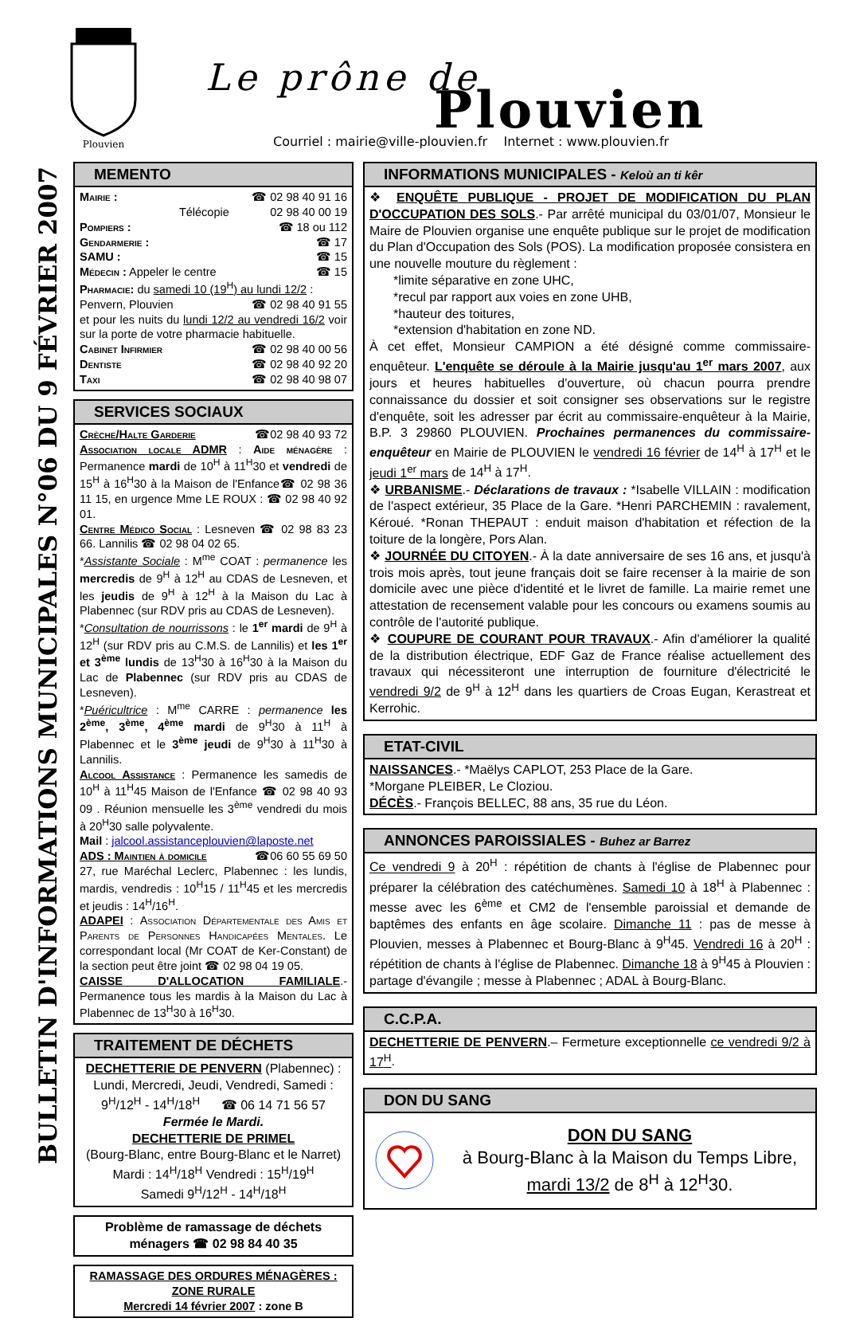Plouvien
Le prône de
Plouvien
Courriel : mairie@ville-plouvien.fr Internet : www.plouvien.fr
BULLETIN D'INFORMATIONS MUNICIPALES N°06 DU 9 FÉVRIER 2007
MEMENTO
Mairie : ☎ 02 98 40 91 16
Télécopie 02 98 40 00 19
Pompiers : ☎ 18 ou 112
Gendarmerie : ☎ 17
SAMU : ☎ 15
Médecin : Appeler le centre ☎ 15
Pharmacie: du samedi 10 (19<sup>H</sup>) au lundi 12/2 :
Penvern, Plouvien ☎ 02 98 40 91 55
et pour les nuits du lundi 12/2 au vendredi 16/2 voir sur la porte de votre pharmacie habituelle.
Cabinet Infirmier ☎ 02 98 40 00 56
Dentiste ☎ 02 98 40 92 20
Taxi ☎ 02 98 40 98 07
SERVICES SOCIAUX
Crèche/Halte Garderie ☎02 98 40 93 72
Association locale ADMR : Aide ménagère : Permanence mardi de 10<sup>H</sup> à 11<sup>H</sup>30 et vendredi de 15<sup>H</sup> à 16<sup>H</sup>30 à la Maison de l'Enfance☎ 02 98 36 11 15, en urgence Mme LE ROUX : ☎ 02 98 40 92 01.
Centre Médico Social : Lesneven ☎ 02 98 83 23 66. Lannilis ☎ 02 98 04 02 65.
*Assistante Sociale : M<sup>me</sup> COAT : permanence les mercredis de 9<sup>H</sup> à 12<sup>H</sup> au CDAS de Lesneven, et les jeudis de 9<sup>H</sup> à 12<sup>H</sup> à la Maison du Lac à Plabennec (sur RDV pris au CDAS de Lesneven).
*Consultation de nourrissons : le 1<sup>er</sup> mardi de 9<sup>H</sup> à 12<sup>H</sup> (sur RDV pris au C.M.S. de Lannilis) et les 1<sup>er</sup> et 3<sup>ème</sup> lundis de 13<sup>H</sup>30 à 16<sup>H</sup>30 à la Maison du Lac de Plabennec (sur RDV pris au CDAS de Lesneven).
*Puéricultrice : M<sup>me</sup> CARRE : permanence les 2<sup>ème</sup>, 3<sup>ème</sup>, 4<sup>ème</sup> mardi de 9<sup>H</sup>30 à 11<sup>H</sup> à Plabennec et le 3<sup>ème</sup> jeudi de 9<sup>H</sup>30 à 11<sup>H</sup>30 à Lannilis.
Alcool Assistance : Permanence les samedis de 10<sup>H</sup> à 11<sup>H</sup>45 Maison de l'Enfance ☎ 02 98 40 93 09 . Réunion mensuelle les 3<sup>ème</sup> vendredi du mois à 20<sup>H</sup>30 salle polyvalente.
Mail : jalcool.assistanceplouvien@laposte.net
ADS : Maintien à domicile ☎06 60 55 69 50
27, rue Maréchal Leclerc, Plabennec : les lundis, mardis, vendredis : 10<sup>H</sup>15 / 11<sup>H</sup>45 et les mercredis et jeudis : 14<sup>H</sup>/16<sup>H</sup>.
ADAPEI : Association Départementale des Amis et Parents de Personnes Handicapées Mentales. Le correspondant local (Mr COAT de Ker-Constant) de la section peut être joint ☎ 02 98 04 19 05.
CAISSE D'ALLOCATION FAMILIALE.- Permanence tous les mardis à la Maison du Lac à Plabennec de 13<sup>H</sup>30 à 16<sup>H</sup>30.
TRAITEMENT DE DÉCHETS
DECHETTERIE DE PENVERN (Plabennec) :
Lundi, Mercredi, Jeudi, Vendredi, Samedi : 9<sup>H</sup>/12<sup>H</sup> - 14<sup>H</sup>/18<sup>H</sup> ☎ 06 14 71 56 57
Fermée le Mardi.
DECHETTERIE DE PRIMEL
(Bourg-Blanc, entre Bourg-Blanc et le Narret)
Mardi : 14<sup>H</sup>/18<sup>H</sup> Vendredi : 15<sup>H</sup>/19<sup>H</sup>
Samedi 9<sup>H</sup>/12<sup>H</sup> - 14<sup>H</sup>/18<sup>H</sup>
Problème de ramassage de déchets ménagers ☎ 02 98 84 40 35
RAMASSAGE DES ORDURES MÉNAGÈRES : ZONE RURALE
Mercredi 14 février 2007 : zone B
INFORMATIONS MUNICIPALES - Keloù an ti kêr
❖ ENQUÊTE PUBLIQUE - PROJET DE MODIFICATION DU PLAN D'OCCUPATION DES SOLS.- Par arrêté municipal du 03/01/07, Monsieur le Maire de Plouvien organise une enquête publique sur le projet de modification du Plan d'Occupation des Sols (POS). La modification proposée consistera en une nouvelle mouture du règlement :
*limite séparative en zone UHC,
*recul par rapport aux voies en zone UHB,
*hauteur des toitures,
*extension d'habitation en zone ND.
À cet effet, Monsieur CAMPION a été désigné comme commissaire-enquêteur. L'enquête se déroule à la Mairie jusqu'au 1<sup>er</sup> mars 2007, aux jours et heures habituelles d'ouverture, où chacun pourra prendre connaissance du dossier et soit consigner ses observations sur le registre d'enquête, soit les adresser par écrit au commissaire-enquêteur à la Mairie, B.P. 3 29860 PLOUVIEN. Prochaines permanences du commissaire-enquêteur en Mairie de PLOUVIEN le vendredi 16 février de 14<sup>H</sup> à 17<sup>H</sup> et le jeudi 1<sup>er</sup> mars de 14<sup>H</sup> à 17<sup>H</sup>.
❖ URBANISME.- Déclarations de travaux : *Isabelle VILLAIN : modification de l'aspect extérieur, 35 Place de la Gare. *Henri PARCHEMIN : ravalement, Kéroué. *Ronan THEPAUT : enduit maison d'habitation et réfection de la toiture de la longère, Pors Alan.
❖ JOURNÉE DU CITOYEN.- À la date anniversaire de ses 16 ans, et jusqu'à trois mois après, tout jeune français doit se faire recenser à la mairie de son domicile avec une pièce d'identité et le livret de famille. La mairie remet une attestation de recensement valable pour les concours ou examens soumis au contrôle de l'autorité publique.
❖ COUPURE DE COURANT POUR TRAVAUX.- Afin d'améliorer la qualité de la distribution électrique, EDF Gaz de France réalise actuellement des travaux qui nécessiteront une interruption de fourniture d'électricité le vendredi 9/2 de 9<sup>H</sup> à 12<sup>H</sup> dans les quartiers de Croas Eugan, Kerastreat et Kerrohic.
ETAT-CIVIL
NAISSANCES.- *Maëlys CAPLOT, 253 Place de la Gare.
*Morgane PLEIBER, Le Cloziou.
DÉCÈS.- François BELLEC, 88 ans, 35 rue du Léon.
ANNONCES PAROISSIALES - Buhez ar Barrez
Ce vendredi 9 à 20<sup>H</sup> : répétition de chants à l'église de Plabennec pour préparer la célébration des catéchumènes. Samedi 10 à 18<sup>H</sup> à Plabennec : messe avec les 6<sup>ème</sup> et CM2 de l'ensemble paroissial et demande de baptêmes des enfants en âge scolaire. Dimanche 11 : pas de messe à Plouvien, messes à Plabennec et Bourg-Blanc à 9<sup>H</sup>45. Vendredi 16 à 20<sup>H</sup> : répétition de chants à l'église de Plabennec. Dimanche 18 à 9<sup>H</sup>45 à Plouvien : partage d'évangile ; messe à Plabennec ; ADAL à Bourg-Blanc.
C.C.P.A.
DECHETTERIE DE PENVERN.– Fermeture exceptionnelle ce vendredi 9/2 à 17<sup>H</sup>.
DON DU SANG
DON DU SANG
à Bourg-Blanc à la Maison du Temps Libre,
mardi 13/2 de 8<sup>H</sup> à 12<sup>H</sup>30.